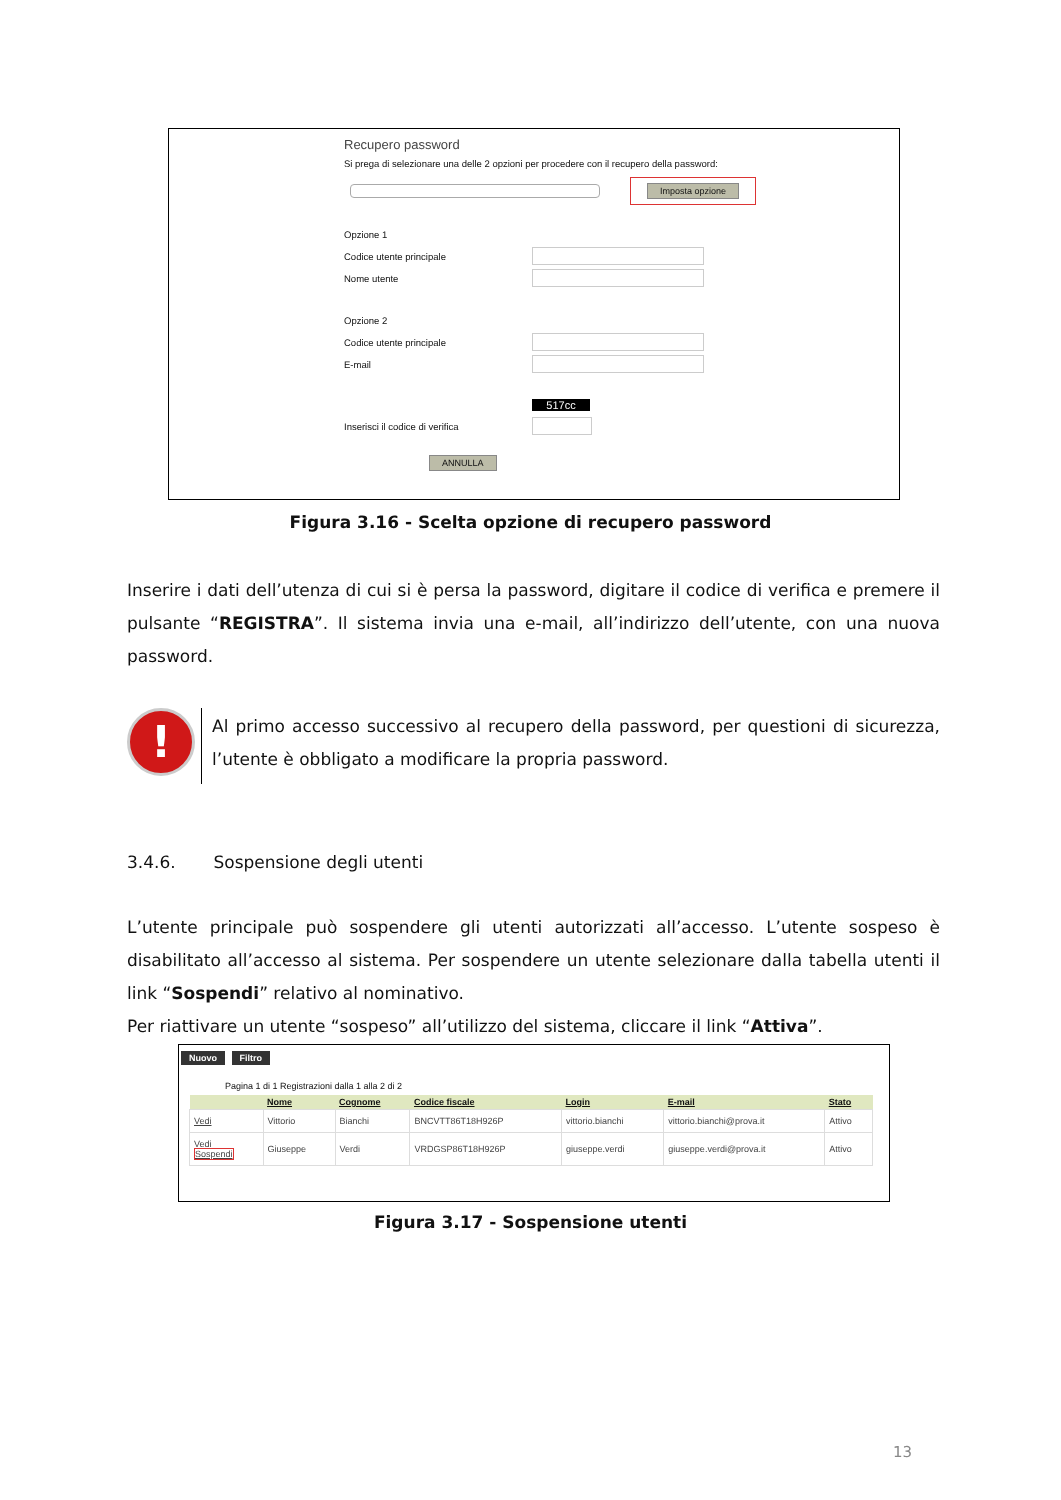Recupero password
Si prega di selezionare una delle 2 opzioni per procedere con il recupero della password:
Imposta opzione
Opzione 1
Codice utente principale
Nome utente
Opzione 2
Codice utente principale
E-mail
517cc
Inserisci il codice di verifica
ANNULLA
Figura 3.16 - Scelta opzione di recupero password
Inserire i dati dell’utenza di cui si è persa la password, digitare il codice di verifica e premere il pulsante “REGISTRA”. Il sistema invia una e-mail, all’indirizzo dell’utente, con una nuova password.
!
Al primo accesso successivo al recupero della password, per questioni di sicurezza, l’utente è obbligato a modificare la propria password.
3.4.6. Sospensione degli utenti
L’utente principale può sospendere gli utenti autorizzati all’accesso. L’utente sospeso è disabilitato all’accesso al sistema. Per sospendere un utente selezionare dalla tabella utenti il link “Sospendi” relativo al nominativo.
Per riattivare un utente “sospeso” all’utilizzo del sistema, cliccare il link “Attiva”.
Nuovo Filtro
Pagina 1 di 1 Registrazioni dalla 1 alla 2 di 2
| | Nome | Cognome | Codice fiscale | Login | E-mail | Stato |
| --- | --- | --- | --- | --- | --- | --- |
| Vedi | Vittorio | Bianchi | BNCVTT86T18H926P | vittorio.bianchi | vittorio.bianchi@prova.it | Attivo |
| Vedi Sospendi | Giuseppe | Verdi | VRDGSP86T18H926P | giuseppe.verdi | giuseppe.verdi@prova.it | Attivo |
Figura 3.17 - Sospensione utenti
13